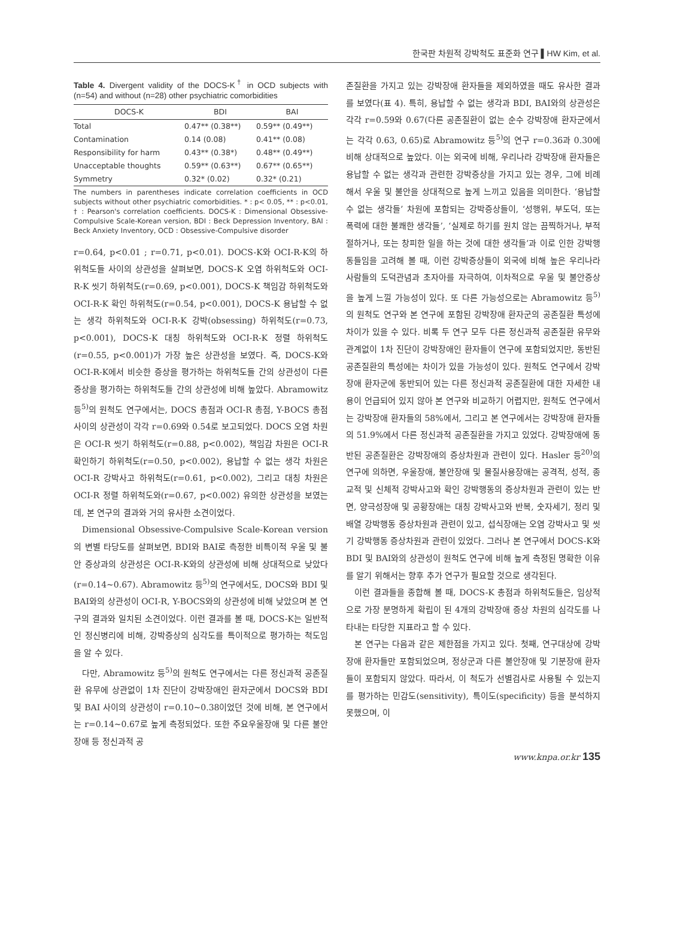한국판 차원적 강박척도 표준화 연구 ▌HW Kim, et al.
Table 4. Divergent validity of the DOCS-K<sup>†</sup> in OCD subjects with (n=54) and without (n=28) other psychiatric comorbidities
| DOCS-K | BDI | BAI |
| --- | --- | --- |
| Total | 0.47** (0.38**) | 0.59** (0.49**) |
| Contamination | 0.14 (0.08) | 0.41** (0.08) |
| Responsibility for harm | 0.43** (0.38*) | 0.48** (0.49**) |
| Unacceptable thoughts | 0.59** (0.63**) | 0.67** (0.65**) |
| Symmetry | 0.32* (0.02) | 0.32* (0.21) |
The numbers in parentheses indicate correlation coefficients in OCD subjects without other psychiatric comorbidities. * : p< 0.05, ** : p<0.01, † : Pearson's correlation coefficients. DOCS-K : Dimensional Obsessive-Compulsive Scale-Korean version, BDI : Beck Depression Inventory, BAI : Beck Anxiety Inventory, OCD : Obsessive-Compulsive disorder
r=0.64, p<0.01 ; r=0.71, p<0.01). DOCS-K와 OCI-R-K의 하위척도들 사이의 상관성을 살펴보면, DOCS-K 오염 하위척도와 OCI-R-K 씻기 하위척도(r=0.69, p<0.001), DOCS-K 책임감 하위척도와 OCI-R-K 확인 하위척도(r=0.54, p<0.001), DOCS-K 용납할 수 없는 생각 하위척도와 OCI-R-K 강박(obsessing) 하위척도(r=0.73, p<0.001), DOCS-K 대칭 하위척도와 OCI-R-K 정렬 하위척도(r=0.55, p<0.001)가 가장 높은 상관성을 보였다. 즉, DOCS-K와 OCI-R-K에서 비슷한 증상을 평가하는 하위척도들 간의 상관성이 다른 증상을 평가하는 하위척도들 간의 상관성에 비해 높았다. Abramowitz 등<sup>5)</sup>의 원척도 연구에서는, DOCS 총점과 OCI-R 총점, Y-BOCS 총점 사이의 상관성이 각각 r=0.69와 0.54로 보고되었다. DOCS 오염 차원은 OCI-R 씻기 하위척도(r=0.88, p<0.002), 책임감 차원은 OCI-R 확인하기 하위척도(r=0.50, p<0.002), 용납할 수 없는 생각 차원은 OCI-R 강박사고 하위척도(r=0.61, p<0.002), 그리고 대칭 차원은 OCI-R 정렬 하위척도와(r=0.67, p<0.002) 유의한 상관성을 보였는데, 본 연구의 결과와 거의 유사한 소견이었다.
Dimensional Obsessive-Compulsive Scale-Korean version의 변별 타당도를 살펴보면, BDI와 BAI로 측정한 비특이적 우울 및 불안 증상과의 상관성은 OCI-R-K와의 상관성에 비해 상대적으로 낮았다(r=0.14~0.67). Abramowitz 등<sup>5)</sup>의 연구에서도, DOCS와 BDI 및 BAI와의 상관성이 OCI-R, Y-BOCS와의 상관성에 비해 낮았으며 본 연구의 결과와 일치된 소견이었다. 이런 결과를 볼 때, DOCS-K는 일반적인 정신병리에 비해, 강박증상의 심각도를 특이적으로 평가하는 척도임을 알 수 있다.
다만, Abramowitz 등<sup>5)</sup>의 원척도 연구에서는 다른 정신과적 공존질환 유무에 상관없이 1차 진단이 강박장애인 환자군에서 DOCS와 BDI 및 BAI 사이의 상관성이 r=0.10~0.38이었던 것에 비해, 본 연구에서는 r=0.14~0.67로 높게 측정되었다. 또한 주요우울장애 및 다른 불안장애 등 정신과적 공
존질환을 가지고 있는 강박장애 환자들을 제외하였을 때도 유사한 결과를 보였다(표 4). 특히, 용납할 수 없는 생각과 BDI, BAI와의 상관성은 각각 r=0.59와 0.67(다른 공존질환이 없는 순수 강박장애 환자군에서는 각각 0.63, 0.65)로 Abramowitz 등<sup>5)</sup>의 연구 r=0.36과 0.30에 비해 상대적으로 높았다. 이는 외국에 비해, 우리나라 강박장애 환자들은 용납할 수 없는 생각과 관련한 강박증상을 가지고 있는 경우, 그에 비례해서 우울 및 불안을 상대적으로 높게 느끼고 있음을 의미한다. ‘용납할 수 없는 생각들’ 차원에 포함되는 강박증상들이, ‘성행위, 부도덕, 또는 폭력에 대한 불쾌한 생각들’, ‘실제로 하기를 원치 않는 끔찍하거나, 부적절하거나, 또는 창피한 일을 하는 것에 대한 생각들’과 이로 인한 강박행동들임을 고려해 볼 때, 이런 강박증상들이 외국에 비해 높은 우리나라 사람들의 도덕관념과 초자아를 자극하여, 이차적으로 우울 및 불안증상을 높게 느낄 가능성이 있다. 또 다른 가능성으로는 Abramowitz 등<sup>5)</sup>의 원척도 연구와 본 연구에 포함된 강박장애 환자군의 공존질환 특성에 차이가 있을 수 있다. 비록 두 연구 모두 다른 정신과적 공존질환 유무와 관계없이 1차 진단이 강박장애인 환자들이 연구에 포함되었지만, 동반된 공존질환의 특성에는 차이가 있을 가능성이 있다. 원척도 연구에서 강박장애 환자군에 동반되어 있는 다른 정신과적 공존질환에 대한 자세한 내용이 언급되어 있지 않아 본 연구와 비교하기 어렵지만, 원척도 연구에서는 강박장애 환자들의 58%에서, 그리고 본 연구에서는 강박장애 환자들의 51.9%에서 다른 정신과적 공존질환을 가지고 있었다. 강박장애에 동반된 공존질환은 강박장애의 증상차원과 관련이 있다. Hasler 등<sup>20)</sup>의 연구에 의하면, 우울장애, 불안장애 및 물질사용장애는 공격적, 성적, 종교적 및 신체적 강박사고와 확인 강박행동의 증상차원과 관련이 있는 반면, 양극성장애 및 공황장애는 대칭 강박사고와 반복, 숫자세기, 정리 및 배열 강박행동 증상차원과 관련이 있고, 섭식장애는 오염 강박사고 및 씻기 강박행동 증상차원과 관련이 있었다. 그러나 본 연구에서 DOCS-K와 BDI 및 BAI와의 상관성이 원척도 연구에 비해 높게 측정된 명확한 이유를 알기 위해서는 향후 추가 연구가 필요할 것으로 생각된다.
이런 결과들을 종합해 볼 때, DOCS-K 총점과 하위척도들은, 임상적으로 가장 분명하게 확립이 된 4개의 강박장애 증상 차원의 심각도를 나타내는 타당한 지표라고 할 수 있다.
본 연구는 다음과 같은 제한점을 가지고 있다. 첫째, 연구대상에 강박장애 환자들만 포함되었으며, 정상군과 다른 불안장애 및 기분장애 환자들이 포함되지 않았다. 따라서, 이 척도가 선별검사로 사용될 수 있는지를 평가하는 민감도(sensitivity), 특이도(specificity) 등을 분석하지 못했으며, 이
www.knpa.or.kr 135